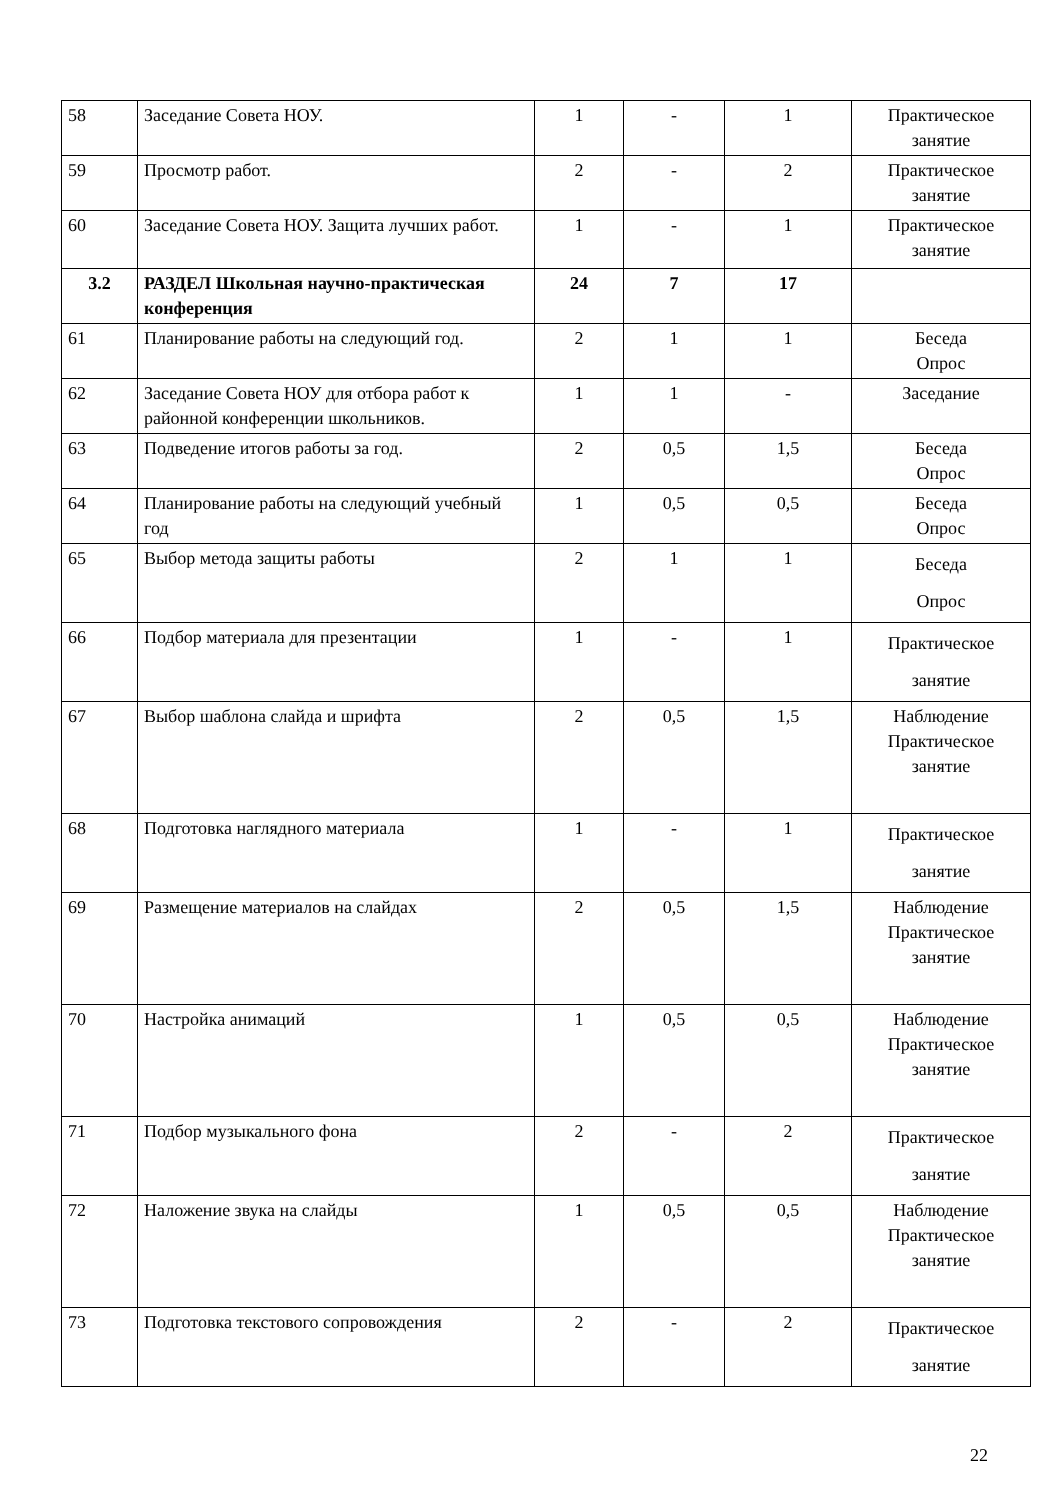| 58 | Заседание Совета НОУ. | 1 | - | 1 | Практическое занятие |
| 59 | Просмотр работ. | 2 | - | 2 | Практическое занятие |
| 60 | Заседание Совета НОУ. Защита лучших работ. | 1 | - | 1 | Практическое занятие |
| 3.2 | РАЗДЕЛ Школьная научно-практическая конференция | 24 | 7 | 17 | |
| 61 | Планирование работы на следующий год. | 2 | 1 | 1 | Беседа Опрос |
| 62 | Заседание Совета НОУ для отбора работ к районной конференции школьников. | 1 | 1 | - | Заседание |
| 63 | Подведение итогов работы за год. | 2 | 0,5 | 1,5 | Беседа Опрос |
| 64 | Планирование работы на следующий учебный год | 1 | 0,5 | 0,5 | Беседа Опрос |
| 65 | Выбор метода защиты работы | 2 | 1 | 1 | Беседа Опрос |
| 66 | Подбор материала для презентации | 1 | - | 1 | Практическое занятие |
| 67 | Выбор шаблона слайда и шрифта | 2 | 0,5 | 1,5 | Наблюдение Практическое занятие |
| 68 | Подготовка наглядного материала | 1 | - | 1 | Практическое занятие |
| 69 | Размещение материалов на слайдах | 2 | 0,5 | 1,5 | Наблюдение Практическое занятие |
| 70 | Настройка анимаций | 1 | 0,5 | 0,5 | Наблюдение Практическое занятие |
| 71 | Подбор музыкального фона | 2 | - | 2 | Практическое занятие |
| 72 | Наложение звука на слайды | 1 | 0,5 | 0,5 | Наблюдение Практическое занятие |
| 73 | Подготовка текстового сопровождения | 2 | - | 2 | Практическое занятие |
22